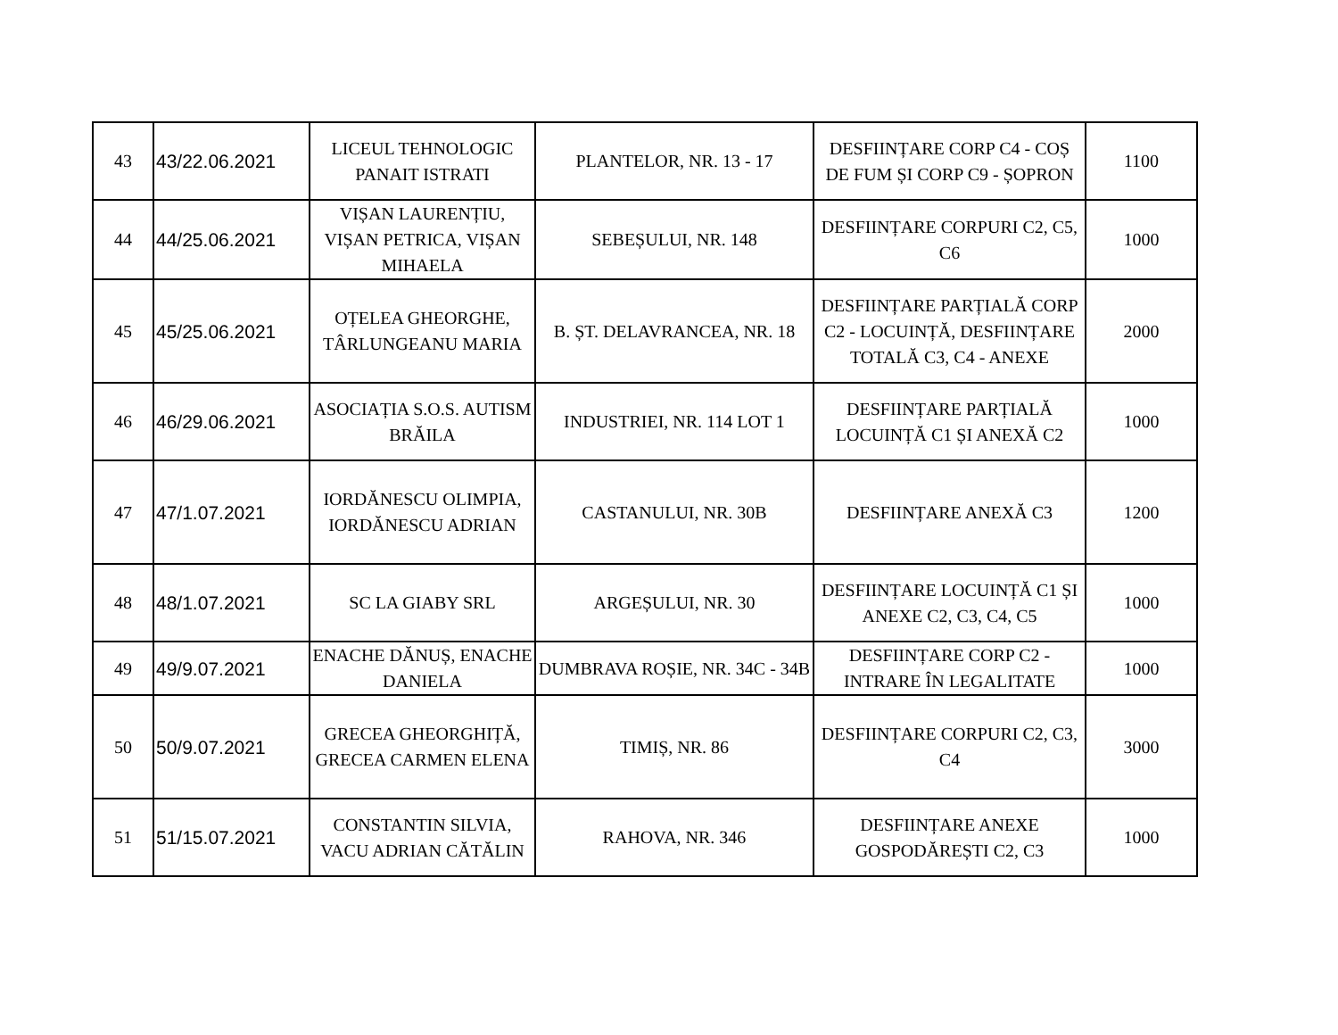| 43 | 43/22.06.2021 | LICEUL TEHNOLOGIC PANAIT ISTRATI | PLANTELOR, NR. 13 - 17 | DESFIINȚARE CORP C4 - COȘ DE FUM ȘI CORP C9 - ȘOPRON | 1100 |
| 44 | 44/25.06.2021 | VIȘAN LAURENȚIU, VIȘAN PETRICA, VIȘAN MIHAELA | SEBEȘULUI, NR. 148 | DESFIINȚARE CORPURI C2, C5, C6 | 1000 |
| 45 | 45/25.06.2021 | OȚELEA GHEORGHE, TÂRLUNGEANU MARIA | B. ȘT. DELAVRANCEA, NR. 18 | DESFIINȚARE PARȚIALĂ CORP C2 - LOCUINȚĂ, DESFIINȚARE TOTALĂ C3, C4 - ANEXE | 2000 |
| 46 | 46/29.06.2021 | ASOCIAȚIA S.O.S. AUTISM BRĂILA | INDUSTRIEI, NR. 114 LOT 1 | DESFIINȚARE PARȚIALĂ LOCUINȚĂ C1 ȘI ANEXĂ C2 | 1000 |
| 47 | 47/1.07.2021 | IORDĂNESCU OLIMPIA, IORDĂNESCU ADRIAN | CASTANULUI, NR. 30B | DESFIINȚARE ANEXĂ C3 | 1200 |
| 48 | 48/1.07.2021 | SC LA GIABY SRL | ARGEȘULUI, NR. 30 | DESFIINȚARE LOCUINȚĂ C1 ȘI ANEXE C2, C3, C4, C5 | 1000 |
| 49 | 49/9.07.2021 | ENACHE DĂNUȘ, ENACHE DANIELA | DUMBRAVA ROȘIE, NR. 34C - 34B | DESFIINȚARE CORP C2 - INTRARE ÎN LEGALITATE | 1000 |
| 50 | 50/9.07.2021 | GRECEA GHEORGHIȚĂ, GRECEA CARMEN ELENA | TIMIȘ, NR. 86 | DESFIINȚARE CORPURI C2, C3, C4 | 3000 |
| 51 | 51/15.07.2021 | CONSTANTIN SILVIA, VACU ADRIAN CĂTĂLIN | RAHOVA, NR. 346 | DESFIINȚARE ANEXE GOSPODĂREȘTI C2, C3 | 1000 |